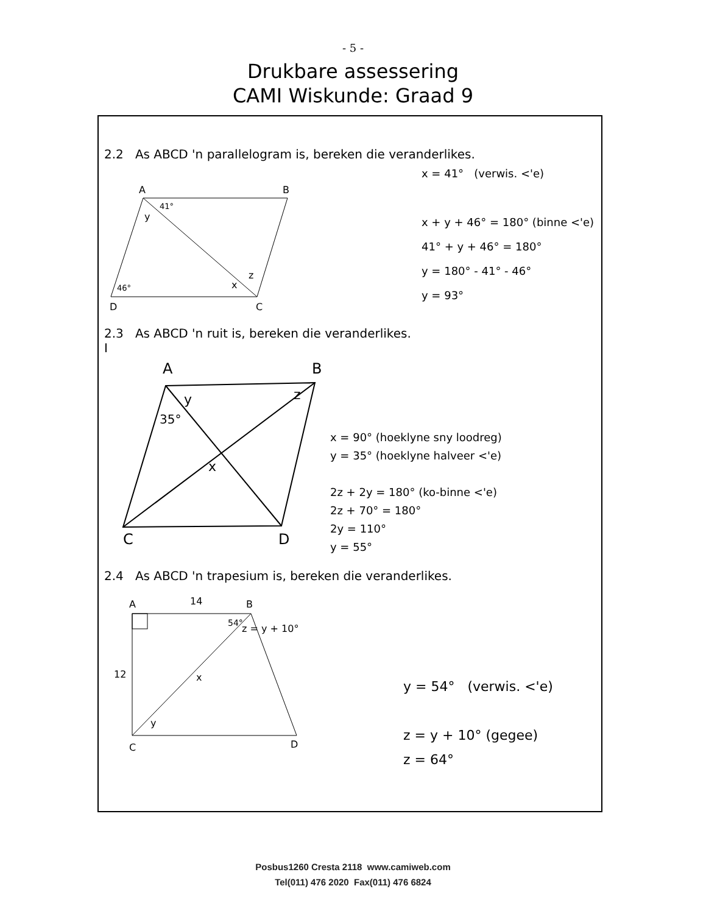- 5 -
Drukbare assessering
CAMI Wiskunde: Graad 9
2.2 As ABCD 'n parallelogram is, bereken die veranderlikes.
A
B
D
C
41°
y
46°
x
z
x = 41° (verwis. <'e)
x + y + 46° = 180° (binne <'e)
41° + y + 46° = 180°
y = 180° - 41° - 46°
y = 93°
2.3 As ABCD 'n ruit is, bereken die veranderlikes.
I
A
B
C
D
y
z
35°
x
x = 90° (hoeklyne sny loodreg)
y = 35° (hoeklyne halveer <'e)
2z + 2y = 180° (ko-binne <'e)
2z + 70° = 180°
2y = 110°
y = 55°
2.4 As ABCD 'n trapesium is, bereken die veranderlikes.
A
B
C
D
14
12
54°
z = y + 10°
x
y
y = 54° (verwis. <'e)
z = y + 10° (gegee)
z = 64°
Posbus1260 Cresta 2118 www.camiweb.com
Tel(011) 476 2020 Fax(011) 476 6824